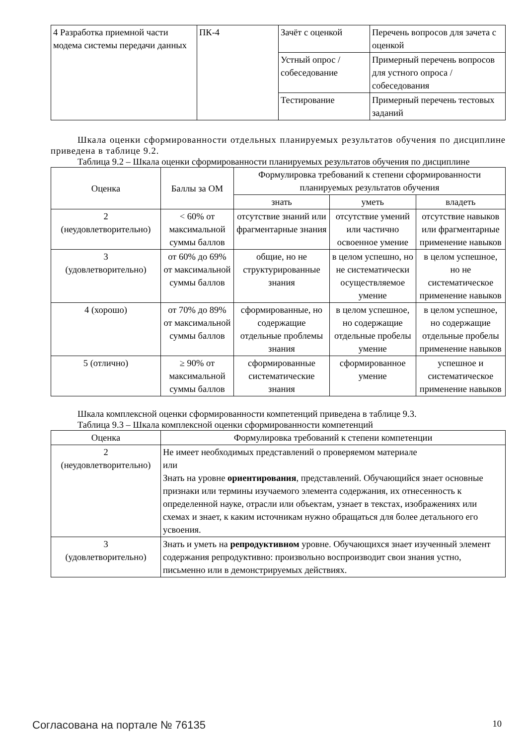| 4 Разработка приемной части модема системы передачи данных | ПК-4 | Зачёт с оценкой | Перечень вопросов для зачета с оценкой |
| | | Устный опрос / собеседование | Примерный перечень вопросов для устного опроса / собеседования |
| | | Тестирование | Примерный перечень тестовых заданий |
Шкала оценки сформированности отдельных планируемых результатов обучения по дисциплине приведена в таблице 9.2.
Таблица 9.2 – Шкала оценки сформированности планируемых результатов обучения по дисциплине
| Оценка | Баллы за ОМ | Формулировка требований к степени сформированности планируемых результатов обучения | | |
| --- | --- | --- | --- | --- |
| | | знать | уметь | владеть |
| 2 (неудовлетворительно) | < 60% от максимальной суммы баллов | отсутствие знаний или фрагментарные знания | отсутствие умений или частично освоенное умение | отсутствие навыков или фрагментарные применение навыков |
| 3 (удовлетворительно) | от 60% до 69% от максимальной суммы баллов | общие, но не структурированные знания | в целом успешно, но не систематически осуществляемое умение | в целом успешное, но не систематическое применение навыков |
| 4 (хорошо) | от 70% до 89% от максимальной суммы баллов | сформированные, но содержащие отдельные проблемы знания | в целом успешное, но содержащие отдельные пробелы умение | в целом успешное, но содержащие отдельные пробелы применение навыков |
| 5 (отлично) | ≥ 90% от максимальной суммы баллов | сформированные систематические знания | сформированное умение | успешное и систематическое применение навыков |
Шкала комплексной оценки сформированности компетенций приведена в таблице 9.3.
Таблица 9.3 – Шкала комплексной оценки сформированности компетенций
| Оценка | Формулировка требований к степени компетенции |
| --- | --- |
| 2 (неудовлетворительно) | Не имеет необходимых представлений о проверяемом материале или Знать на уровне ориентирования , представлений. Обучающийся знает основные признаки или термины изучаемого элемента содержания, их отнесенность к определенной науке, отрасли или объектам, узнает в текстах, изображениях или схемах и знает, к каким источникам нужно обращаться для более детального его усвоения. |
| 3 (удовлетворительно) | Знать и уметь на репродуктивном уровне. Обучающихся знает изученный элемент содержания репродуктивно: произвольно воспроизводит свои знания устно, письменно или в демонстрируемых действиях. |
Согласована на портале № 76135 10